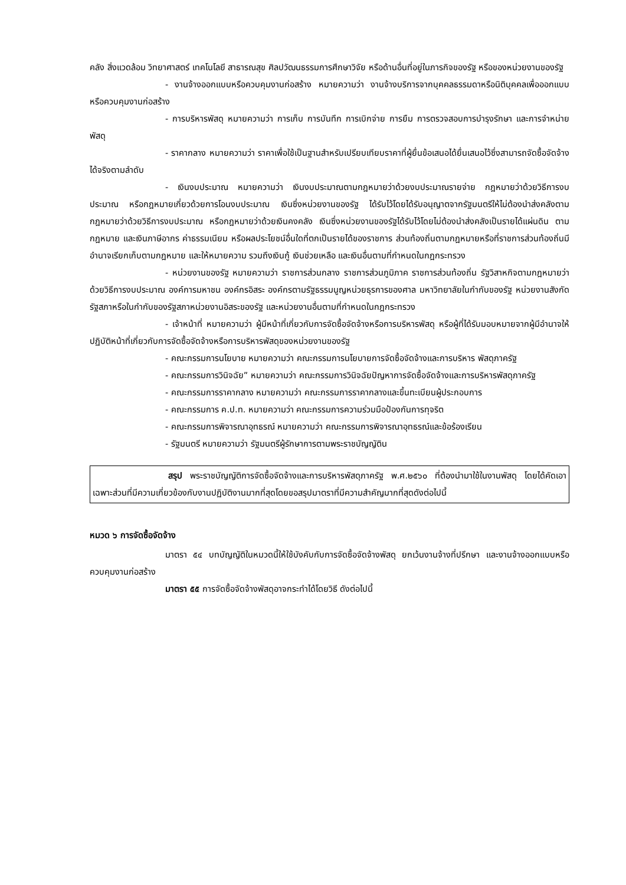คลัง สิ่งแวดล้อม วิทยาศาสตร์ เทคโนโลยี สาธารณสุข ศิลปวัฒนธรรมการศึกษาวิจัย หรือด้านอื่นที่อยู่ในภารกิจของรัฐ หรือของหน่วยงานของรัฐ
- งานจ้างออกแบบหรือควบคุมงานก่อสร้าง หมายความว่า งานจ้างบริการจากบุคคลธรรมดาหรือนิติบุคคลเพื่อออกแบบหรือควบคุมงานก่อสร้าง
- การบริหารพัสดุ หมายความว่า การเก็บ การบันทึก การเบิกจ่าย การยืม การตรวจสอบการบำรุงรักษา และการจำหน่ายพัสดุ
- ราคากลาง หมายความว่า ราคาเพื่อใช้เป็นฐานสำหรับเปรียบเทียบราคาที่ผู้ยื่นข้อเสนอได้ยื่นเสนอไว้ซึ่งสามารถจัดซื้อจัดจ้างได้จริงตามลำดับ
- เงินงบประมาณ หมายความว่า เงินงบประมาณตามกฎหมายว่าด้วยงบประมาณรายจ่าย กฎหมายว่าด้วยวิธีการงบประมาณ หรือกฎหมายเกี่ยวด้วยการโอนงบประมาณ เงินซึ่งหน่วยงานของรัฐ ได้รับไว้โดยได้รับอนุญาตจากรัฐมนตรีให้ไม่ต้องนำส่งคลังตามกฎหมายว่าด้วยวิธีการงบประมาณ หรือกฎหมายว่าด้วยเงินคงคลัง เงินซึ่งหน่วยงานของรัฐได้รับไว้โดยไม่ต้องนำส่งคลังเป็นรายได้แผ่นดิน ตามกฎหมาย และเงินภาษีอากร ค่าธรรมเนียม หรือผลประโยชน์อื่นใดที่ตกเป็นรายได้ของราชการ ส่วนท้องถิ่นตามกฎหมายหรือที่ราชการส่วนท้องถิ่นมีอำนาจเรียกเก็บตามกฎหมาย และให้หมายความ รวมถึงเงินกู้ เงินช่วยเหลือ และเงินอื่นตามที่กำหนดในกฎกระทรวง
- หน่วยงานของรัฐ หมายความว่า ราชการส่วนกลาง ราชการส่วนภูมิภาค ราชการส่วนท้องถิ่น รัฐวิสาหกิจตามกฎหมายว่าด้วยวิธีการงบประมาณ องค์การมหาชน องค์กรอิสระ องค์กรตามรัฐธรรมนูญหน่วยธุรการของศาล มหาวิทยาลัยในกำกับของรัฐ หน่วยงานสังกัดรัฐสภาหรือในกำกับของรัฐสภาหน่วยงานอิสระของรัฐ และหน่วยงานอื่นตามที่กำหนดในกฎกระทรวง
- เจ้าหน้าที่ หมายความว่า ผู้มีหน้าที่เกี่ยวกับการจัดซื้อจัดจ้างหรือการบริหารพัสดุ หรือผู้ที่ได้รับมอบหมายจากผู้มีอำนาจให้ปฏิบัติหน้าที่เกี่ยวกับการจัดซื้อจัดจ้างหรือการบริหารพัสดุของหน่วยงานของรัฐ
- คณะกรรมการนโยบาย หมายความว่า คณะกรรมการนโยบายการจัดซื้อจัดจ้างและการบริหาร พัสดุภาครัฐ
- คณะกรรมการวินิจฉัย” หมายความว่า คณะกรรมการวินิจฉัยปัญหาการจัดซื้อจัดจ้างและการบริหารพัสดุภาครัฐ
- คณะกรรมการราคากลาง หมายความว่า คณะกรรมการราคากลางและขึ้นทะเบียนผู้ประกอบการ
- คณะกรรมการ ค.ป.ท. หมายความว่า คณะกรรมการความร่วมมือป้องกันการทุจริต
- คณะกรรมการพิจารณาอุทธรณ์ หมายความว่า คณะกรรมการพิจารณาอุทธรณ์และข้อร้องเรียน
- รัฐมนตรี หมายความว่า รัฐมนตรีผู้รักษาการตามพระราชบัญญัติน
สรุป พระราชบัญญัติการจัดซื้อจัดจ้างและการบริหารพัสดุภาครัฐ พ.ศ.๒๕๖๐ ที่ต้องนำมาใช้ในงานพัสดุ โดยได้คัดเอาเฉพาะส่วนที่มีความเกี่ยวข้องกับงานปฏิบัติงานมากที่สุดโดยขอสรุปมาตราที่มีความสำคัญมากที่สุดดังต่อไปนี้
หมวด ๖ การจัดซื้อจัดจ้าง
มาตรา ๕๔ บทบัญญัติในหมวดนี้ให้ใช้บังคับกับการจัดซื้อจัดจ้างพัสดุ ยกเว้นงานจ้างที่ปรึกษา และงานจ้างออกแบบหรือควบคุมงานก่อสร้าง
มาตรา ๕๕ การจัดซื้อจัดจ้างพัสดุอาจกระทำได้โดยวิธี ดังต่อไปนี้